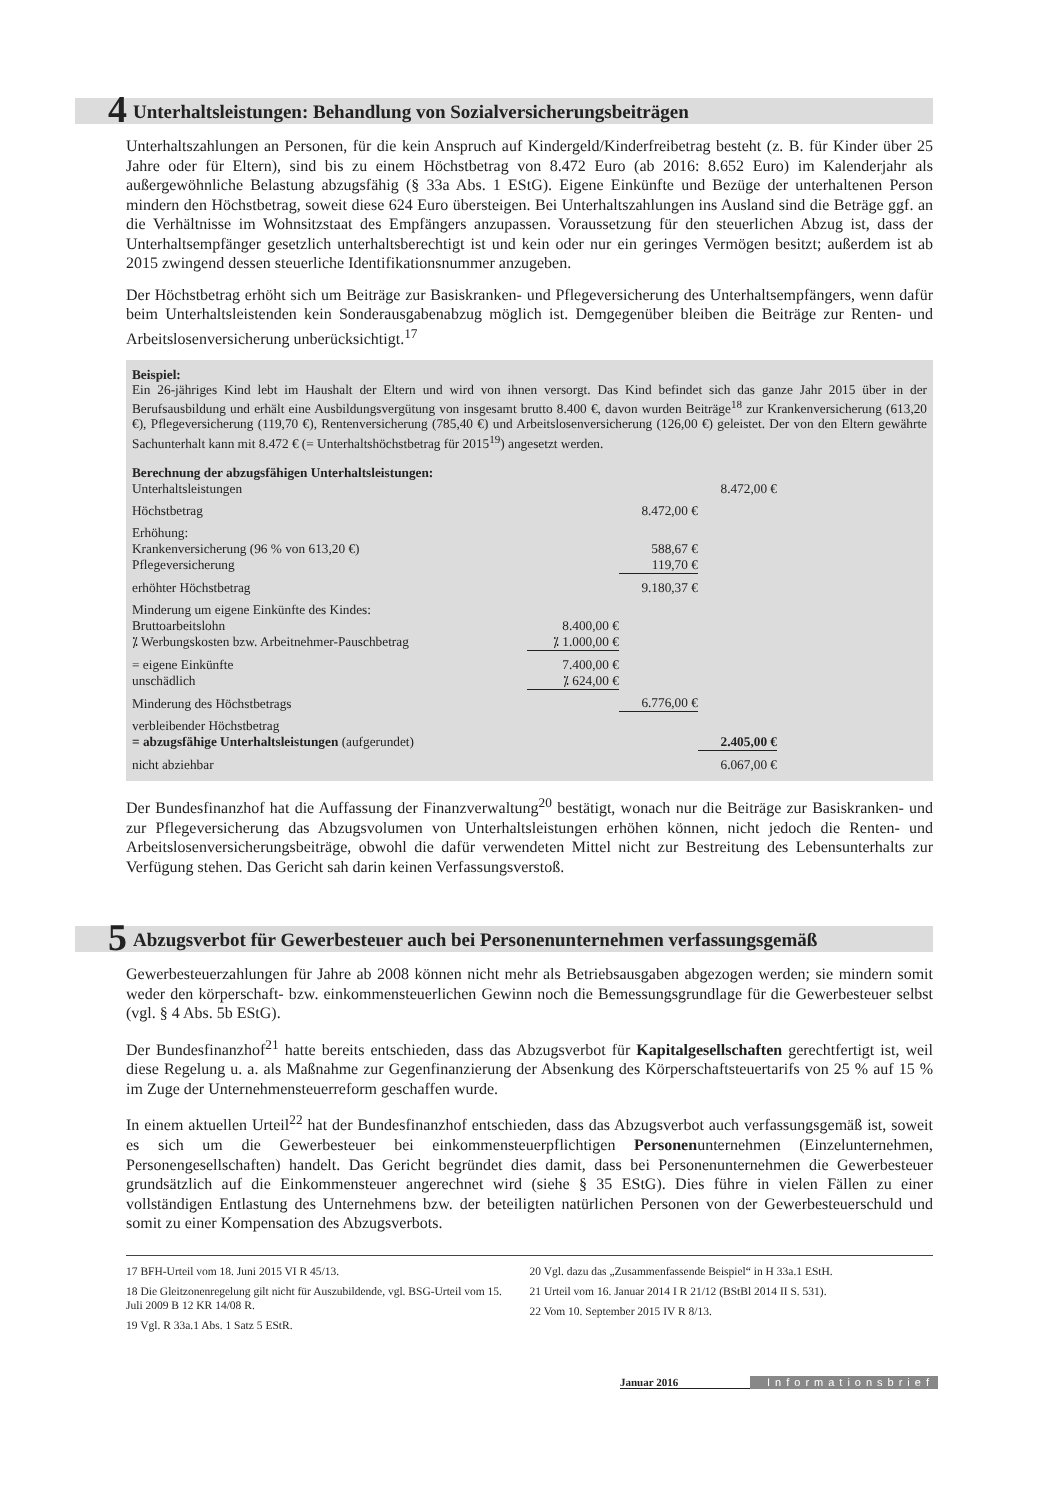4 Unterhaltsleistungen: Behandlung von Sozialversicherungsbeiträgen
Unterhaltszahlungen an Personen, für die kein Anspruch auf Kindergeld/Kinderfreibetrag besteht (z. B. für Kinder über 25 Jahre oder für Eltern), sind bis zu einem Höchstbetrag von 8.472 Euro (ab 2016: 8.652 Euro) im Kalenderjahr als außergewöhnliche Belastung abzugsfähig (§ 33a Abs. 1 EStG). Eigene Einkünfte und Bezüge der unterhaltenen Person mindern den Höchstbetrag, soweit diese 624 Euro übersteigen. Bei Unterhaltszahlungen ins Ausland sind die Beträge ggf. an die Verhältnisse im Wohnsitzstaat des Empfängers anzupassen. Voraussetzung für den steuerlichen Abzug ist, dass der Unterhaltsempfänger gesetzlich unterhaltsberechtigt ist und kein oder nur ein geringes Vermögen besitzt; außerdem ist ab 2015 zwingend dessen steuerliche Identifikationsnummer anzugeben.
Der Höchstbetrag erhöht sich um Beiträge zur Basiskranken- und Pflegeversicherung des Unterhaltsempfängers, wenn dafür beim Unterhaltsleistenden kein Sonderausgabenabzug möglich ist. Demgegenüber bleiben die Beiträge zur Renten- und Arbeitslosenversicherung unberücksichtigt.<sup>17</sup>
Beispiel:
Ein 26-jähriges Kind lebt im Haushalt der Eltern und wird von ihnen versorgt. Das Kind befindet sich das ganze Jahr 2015 über in der Berufsausbildung und erhält eine Ausbildungsvergütung von insgesamt brutto 8.400 €, davon wurden Beiträge<sup>18</sup> zur Krankenversicherung (613,20 €), Pflegeversicherung (119,70 €), Rentenversicherung (785,40 €) und Arbeitslosenversicherung (126,00 €) geleistet. Der von den Eltern gewährte Sachunterhalt kann mit 8.472 € (= Unterhaltshöchstbetrag für 2015<sup>19</sup>) angesetzt werden.
Berechnung der abzugsfähigen Unterhaltsleistungen:
| Unterhaltsleistungen | | | 8.472,00 € | |
| Höchstbetrag | | 8.472,00 € | | |
| Erhöhung: | | | | |
| Krankenversicherung (96 % von 613,20 €) | | 588,67 € | | |
| Pflegeversicherung | | 119,70 € | | |
| erhöhter Höchstbetrag | | 9.180,37 € | | |
| Minderung um eigene Einkünfte des Kindes: | | | | |
| Bruttoarbeitslohn | 8.400,00 € | | | |
| ⁒ Werbungskosten bzw. Arbeitnehmer-Pauschbetrag | ⁒ 1.000,00 € | | | |
| = eigene Einkünfte | 7.400,00 € | | | |
| unschädlich | ⁒ 624,00 € | | | |
| Minderung des Höchstbetrags | | 6.776,00 € | | |
| verbleibender Höchstbetrag | | | | |
| = abzugsfähige Unterhaltsleistungen (aufgerundet) | | | 2.405,00 € | |
| nicht abziehbar | | | 6.067,00 € | |
Der Bundesfinanzhof hat die Auffassung der Finanzverwaltung<sup>20</sup> bestätigt, wonach nur die Beiträge zur Basiskranken- und zur Pflegeversicherung das Abzugsvolumen von Unterhaltsleistungen erhöhen können, nicht jedoch die Renten- und Arbeitslosenversicherungsbeiträge, obwohl die dafür verwendeten Mittel nicht zur Bestreitung des Lebensunterhalts zur Verfügung stehen. Das Gericht sah darin keinen Verfassungsverstoß.
5 Abzugsverbot für Gewerbesteuer auch bei Personenunternehmen verfassungsgemäß
Gewerbesteuerzahlungen für Jahre ab 2008 können nicht mehr als Betriebsausgaben abgezogen werden; sie mindern somit weder den körperschaft- bzw. einkommensteuerlichen Gewinn noch die Bemessungsgrundlage für die Gewerbesteuer selbst (vgl. § 4 Abs. 5b EStG).
Der Bundesfinanzhof<sup>21</sup> hatte bereits entschieden, dass das Abzugsverbot für Kapitalgesellschaften gerechtfertigt ist, weil diese Regelung u. a. als Maßnahme zur Gegenfinanzierung der Absenkung des Körperschaftsteuertarifs von 25 % auf 15 % im Zuge der Unternehmensteuerreform geschaffen wurde.
In einem aktuellen Urteil<sup>22</sup> hat der Bundesfinanzhof entschieden, dass das Abzugsverbot auch verfassungsgemäß ist, soweit es sich um die Gewerbesteuer bei einkommensteuerpflichtigen Personenunternehmen (Einzelunternehmen, Personengesellschaften) handelt. Das Gericht begründet dies damit, dass bei Personenunternehmen die Gewerbesteuer grundsätzlich auf die Einkommensteuer angerechnet wird (siehe § 35 EStG). Dies führe in vielen Fällen zu einer vollständigen Entlastung des Unternehmens bzw. der beteiligten natürlichen Personen von der Gewerbesteuerschuld und somit zu einer Kompensation des Abzugsverbots.
17 BFH-Urteil vom 18. Juni 2015 VI R 45/13.
18 Die Gleitzonenregelung gilt nicht für Auszubildende, vgl. BSG-Urteil vom 15. Juli 2009 B 12 KR 14/08 R.
19 Vgl. R 33a.1 Abs. 1 Satz 5 EStR.
20 Vgl. dazu das „Zusammenfassende Beispiel“ in H 33a.1 EStH.
21 Urteil vom 16. Januar 2014 I R 21/12 (BStBl 2014 II S. 531).
22 Vom 10. September 2015 IV R 8/13.
Januar 2016 Informationsbrief